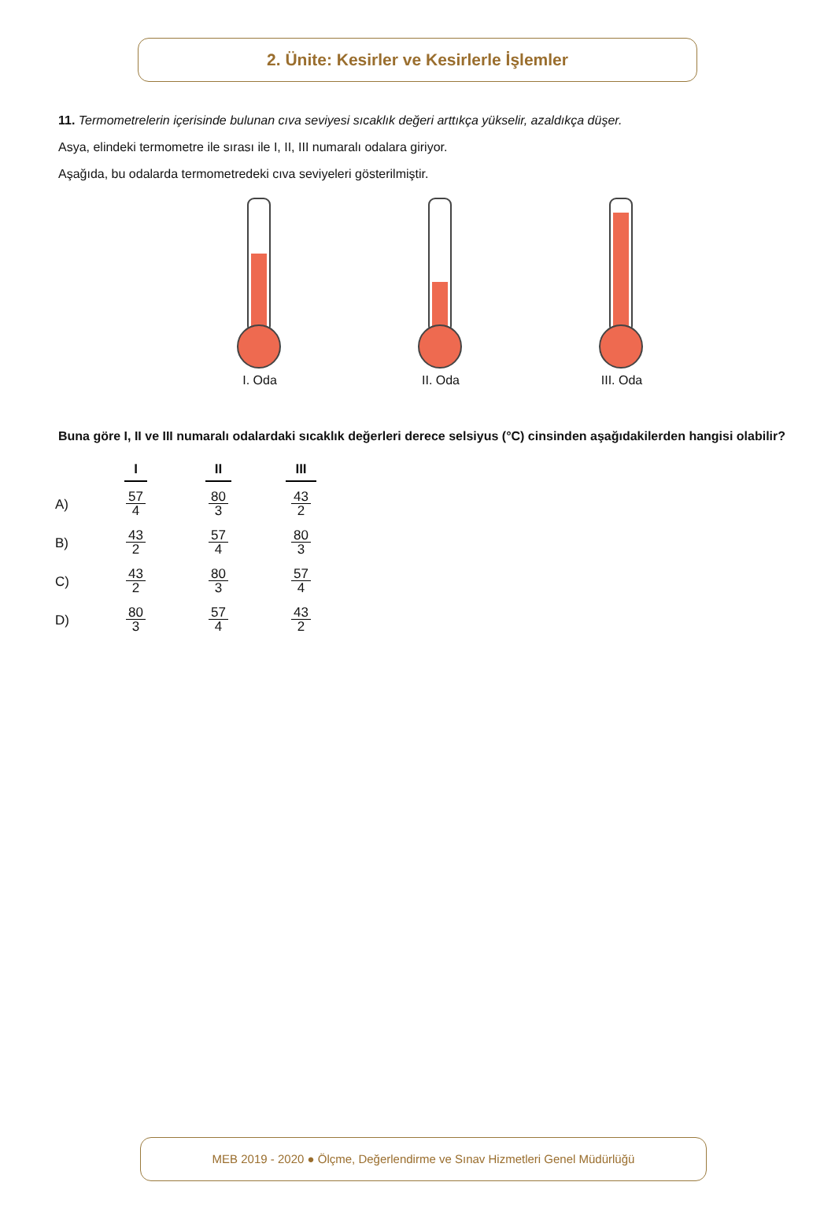2. Ünite: Kesirler ve Kesirlerle İşlemler
11. Termometrelerin içerisinde bulunan cıva seviyesi sıcaklık değeri arttıkça yükselir, azaldıkça düşer.
Asya, elindeki termometre ile sırası ile I, II, III numaralı odalara giriyor.
Aşağıda, bu odalarda termometredeki cıva seviyeleri gösterilmiştir.
I. Oda II. Oda III. Oda
Buna göre I, II ve III numaralı odalardaki sıcaklık değerleri derece selsiyus (°C) cinsinden aşağıdakilerden hangisi olabilir?
| | I | II | III |
| --- | --- | --- | --- |
| A) | 57 4 | 80 3 | 43 2 |
| B) | 43 2 | 57 4 | 80 3 |
| C) | 43 2 | 80 3 | 57 4 |
| D) | 80 3 | 57 4 | 43 2 |
MEB 2019 - 2020 ● Ölçme, Değerlendirme ve Sınav Hizmetleri Genel Müdürlüğü